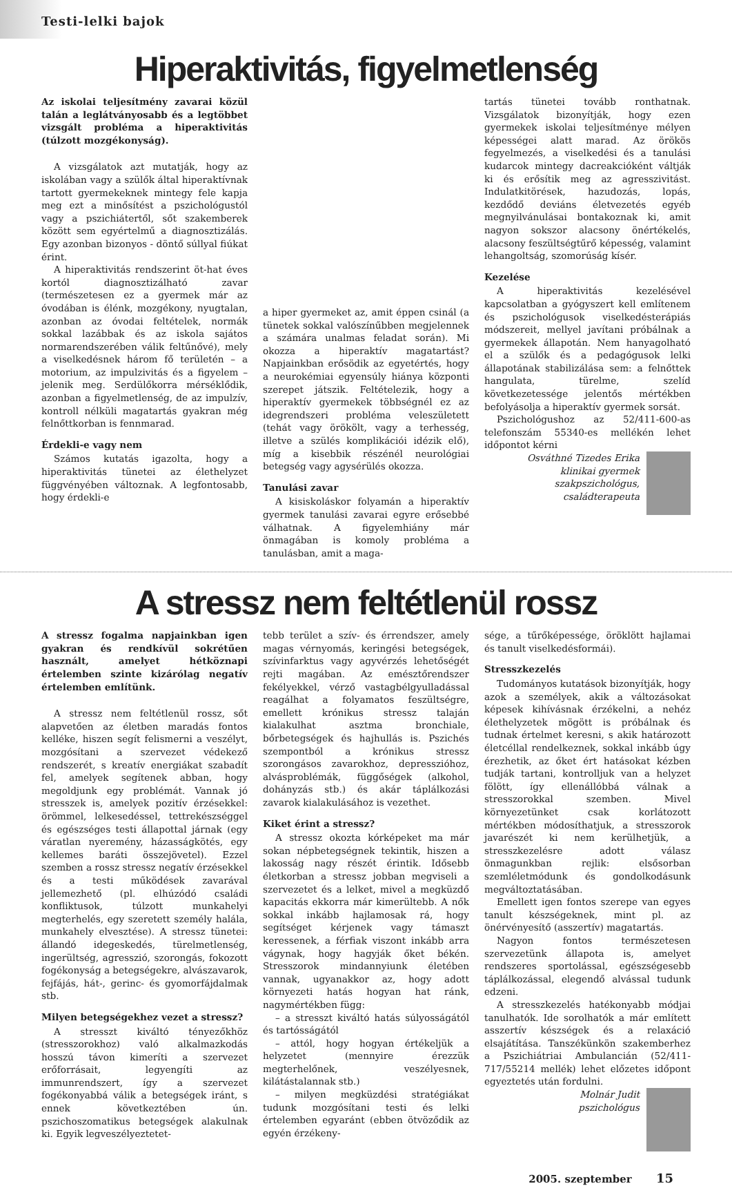Testi-lelki bajok
Hiperaktivitás, figyelmetlenség
Az iskolai teljesítmény zavarai közül talán a leglátványosabb és a legtöbbet vizsgált probléma a hiperaktivitás (túlzott mozgékonyság).
A vizsgálatok azt mutatják, hogy az iskolában vagy a szülők által hiperaktívnak tartott gyermekeknek mintegy fele kapja meg ezt a minősítést a pszichológustól vagy a pszichiátertől, sőt szakemberek között sem egyértelmű a diagnosztizálás. Egy azonban bizonyos - döntő súllyal fiúkat érint.
A hiperaktivitás rendszerint öt-hat éves kortól diagnosztizálható zavar (természetesen ez a gyermek már az óvodában is élénk, mozgékony, nyugtalan, azonban az óvodai feltételek, normák sokkal lazábbak és az iskola sajátos normarendszerében válik feltűnővé), mely a viselkedésnek három fő területén – a motorium, az impulzivitás és a figyelem – jelenik meg. Serdülőkorra mérséklődik, azonban a figyelmetlenség, de az impulzív, kontroll nélküli magatartás gyakran még felnőttkorban is fennmarad.
Érdekli-e vagy nem
Számos kutatás igazolta, hogy a hiperaktivitás tünetei az élethelyzet függvényében változnak. A legfontosabb, hogy érdekli-e
a hiper gyermeket az, amit éppen csinál (a tünetek sokkal valószínűbben megjelennek a számára unalmas feladat során). Mi okozza a hiperaktív magatartást? Napjainkban erősödik az egyetértés, hogy a neurokémiai egyensúly hiánya központi szerepet játszik. Feltételezik, hogy a hiperaktív gyermekek többségnél ez az idegrendszeri probléma veleszületett (tehát vagy örökölt, vagy a terhesség, illetve a szülés komplikációi idézik elő), míg a kisebbik részénél neurológiai betegség vagy agysérülés okozza.
Tanulási zavar
A kisiskoláskor folyamán a hiperaktív gyermek tanulási zavarai egyre erősebbé válhatnak. A figyelemhiány már önmagában is komoly probléma a tanulásban, amit a maga-
tartás tünetei tovább ronthatnak. Vizsgálatok bizonyítják, hogy ezen gyermekek iskolai teljesítménye mélyen képességei alatt marad. Az örökös fegyelmezés, a viselkedési és a tanulási kudarcok mintegy dacreakcióként váltják ki és erősítik meg az agresszivitást. Indulatkitörések, hazudozás, lopás, kezdődő deviáns életvezetés egyéb megnyilvánulásai bontakoznak ki, amit nagyon sokszor alacsony önértékelés, alacsony feszültségtűrő képesség, valamint lehangoltság, szomorúság kísér.
Kezelése
A hiperaktivitás kezelésével kapcsolatban a gyógyszert kell említenem és pszichológusok viselkedésterápiás módszereit, mellyel javítani próbálnak a gyermekek állapotán. Nem hanyagolható el a szülők és a pedagógusok lelki állapotának stabilizálása sem: a felnőttek hangulata, türelme, szelíd következetessége jelentős mértékben befolyásolja a hiperaktív gyermek sorsát.
Pszichológushoz az 52/411-600-as telefonszám 55340-es mellékén lehet időpontot kérni
Osváthné Tizedes Erika
klinikai gyermek
szakpszichológus,
családterapeuta
A stressz nem feltétlenül rossz
A stressz fogalma napjainkban igen gyakran és rendkívül sokrétűen használt, amelyet hétköznapi értelemben szinte kizárólag negatív értelemben említünk.
A stressz nem feltétlenül rossz, sőt alapvetően az életben maradás fontos kelléke, hiszen segít felismerni a veszélyt, mozgósítani a szervezet védekező rendszerét, s kreatív energiákat szabadít fel, amelyek segítenek abban, hogy megoldjunk egy problémát. Vannak jó stresszek is, amelyek pozitív érzésekkel: örömmel, lelkesedéssel, tettrekészséggel és egészséges testi állapottal járnak (egy váratlan nyeremény, házasságkötés, egy kellemes baráti összejövetel). Ezzel szemben a rossz stressz negatív érzésekkel és a testi működések zavarával jellemezhető (pl. elhúzódó családi konfliktusok, túlzott munkahelyi megterhelés, egy szeretett személy halála, munkahely elvesztése). A stressz tünetei: állandó idegeskedés, türelmetlenség, ingerültség, agresszió, szorongás, fokozott fogékonyság a betegségekre, alvászavarok, fejfájás, hát-, gerinc- és gyomorfájdalmak stb.
Milyen betegségekhez vezet a stressz?
A stresszt kiváltó tényezőkhöz (stresszorokhoz) való alkalmazkodás hosszú távon kimeríti a szervezet erőforrásait, legyengíti az immunrendszert, így a szervezet fogékonyabbá válik a betegségek iránt, s ennek következtében ún. pszichoszomatikus betegségek alakulnak ki. Egyik legveszélyeztetet-
tebb terület a szív- és érrendszer, amely magas vérnyomás, keringési betegségek, szívinfarktus vagy agyvérzés lehetőségét rejti magában. Az emésztőrendszer fekélyekkel, vérző vastagbélgyulladással reagálhat a folyamatos feszültségre, emellett krónikus stressz talaján kialakulhat asztma bronchiale, bőrbetegségek és hajhullás is. Pszichés szempontból a krónikus stressz szorongásos zavarokhoz, depresszióhoz, alvásproblémák, függőségek (alkohol, dohányzás stb.) és akár táplálkozási zavarok kialakulásához is vezethet.
Kiket érint a stressz?
A stressz okozta kórképeket ma már sokan népbetegségnek tekintik, hiszen a lakosság nagy részét érintik. Idősebb életkorban a stressz jobban megviseli a szervezetet és a lelket, mivel a megküzdő kapacitás ekkorra már kimerültebb. A nők sokkal inkább hajlamosak rá, hogy segítséget kérjenek vagy támaszt keressenek, a férfiak viszont inkább arra vágynak, hogy hagyják őket békén. Stresszorok mindannyiunk életében vannak, ugyanakkor az, hogy adott környezeti hatás hogyan hat ránk, nagymértékben függ:
– a stresszt kiváltó hatás súlyosságától és tartósságától
– attól, hogy hogyan értékeljük a helyzetet (mennyire érezzük megterhelőnek, veszélyesnek, kilátástalannak stb.)
– milyen megküzdési stratégiákat tudunk mozgósítani testi és lelki értelemben egyaránt (ebben ötvöződik az egyén érzékeny-
sége, a tűrőképessége, öröklött hajlamai és tanult viselkedésformái).
Stresszkezelés
Tudományos kutatások bizonyítják, hogy azok a személyek, akik a változásokat képesek kihívásnak érzékelni, a nehéz élethelyzetek mögött is próbálnak és tudnak értelmet keresni, s akik határozott életcéllal rendelkeznek, sokkal inkább úgy érezhetik, az őket ért hatásokat kézben tudják tartani, kontrolljuk van a helyzet fölött, így ellenállóbbá válnak a stresszorokkal szemben. Mivel környezetünket csak korlátozott mértékben módosíthatjuk, a stresszorok javarészét ki nem kerülhetjük, a stresszkezelésre adott válasz önmagunkban rejlik: elsősorban szemléletmódunk és gondolkodásunk megváltoztatásában.
Emellett igen fontos szerepe van egyes tanult készségeknek, mint pl. az önérvényesítő (asszertív) magatartás.
Nagyon fontos természetesen szervezetünk állapota is, amelyet rendszeres sportolással, egészségesebb táplálkozással, elegendő alvással tudunk edzeni.
A stresszkezelés hatékonyabb módjai tanulhatók. Ide sorolhatók a már említett asszertív készségek és a relaxáció elsajátítása. Tanszékünkön szakemberhez a Pszichiátriai Ambulancián (52/411-717/55214 mellék) lehet előzetes időpont egyeztetés után fordulni.
Molnár Judit
pszichológus
2005. szeptember 15